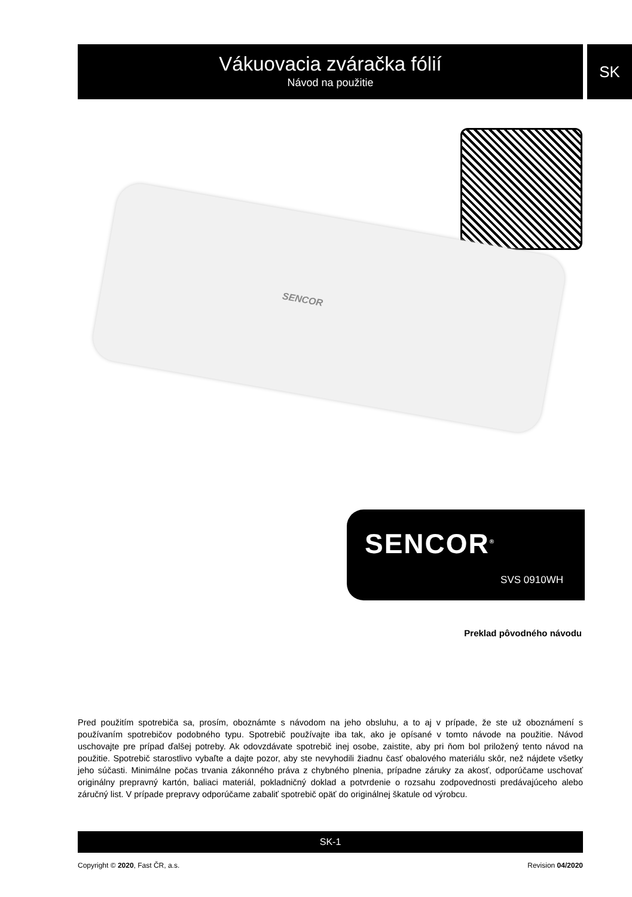Vákuovacia zváračka fólií
Návod na použitie
SK
SENCOR
SENCOR<sup>®</sup>
SVS 0910WH
Preklad pôvodného návodu
Pred použitím spotrebiča sa, prosím, oboznámte s návodom na jeho obsluhu, a to aj v prípade, že ste už oboznámení s používaním spotrebičov podobného typu. Spotrebič používajte iba tak, ako je opísané v tomto návode na použitie. Návod uschovajte pre prípad ďalšej potreby. Ak odovzdávate spotrebič inej osobe, zaistite, aby pri ňom bol priložený tento návod na použitie. Spotrebič starostlivo vybaľte a dajte pozor, aby ste nevyhodili žiadnu časť obalového materiálu skôr, než nájdete všetky jeho súčasti. Minimálne počas trvania zákonného práva z chybného plnenia, prípadne záruky za akosť, odporúčame uschovať originálny prepravný kartón, baliaci materiál, pokladničný doklad a potvrdenie o rozsahu zodpovednosti predávajúceho alebo záručný list. V prípade prepravy odporúčame zabaliť spotrebič opäť do originálnej škatule od výrobcu.
SK-1
Copyright © 2020, Fast ČR, a.s. Revision 04/2020